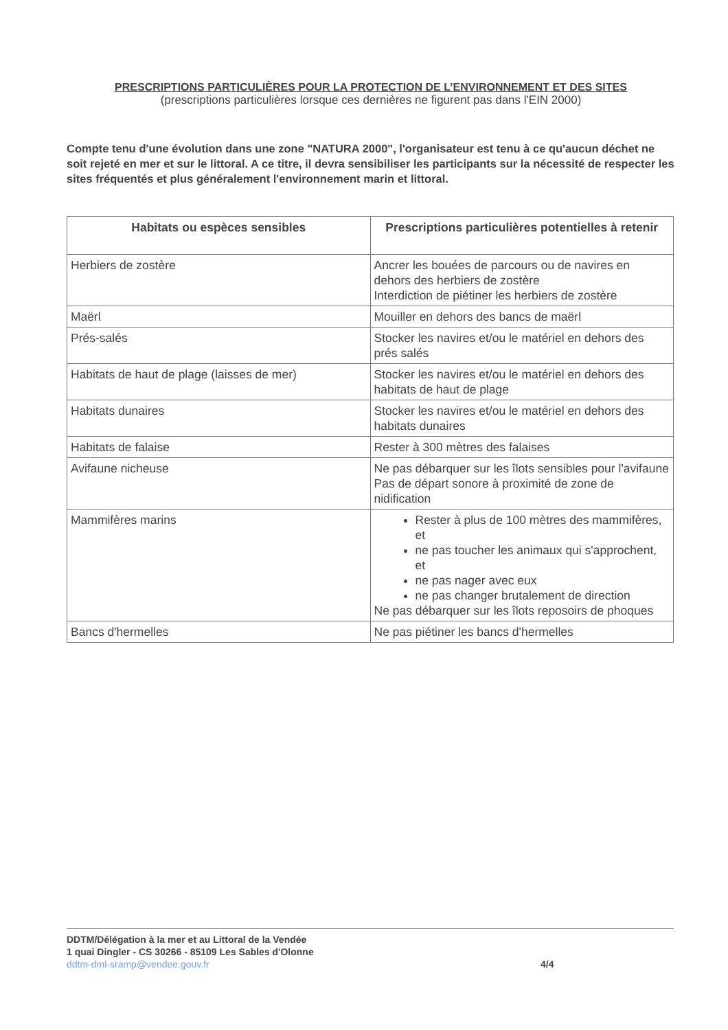PRESCRIPTIONS PARTICULIÈRES POUR LA PROTECTION DE L’ENVIRONNEMENT ET DES SITES
(prescriptions particulières lorsque ces dernières ne figurent pas dans l'EIN 2000)
Compte tenu d'une évolution dans une zone "NATURA 2000", l'organisateur est tenu à ce qu'aucun déchet ne soit rejeté en mer et sur le littoral. A ce titre, il devra sensibiliser les participants sur la nécessité de respecter les sites fréquentés et plus généralement l'environnement marin et littoral.
| Habitats ou espèces sensibles | Prescriptions particulières potentielles à retenir |
| --- | --- |
| Herbiers de zostère | Ancrer les bouées de parcours ou de navires en dehors des herbiers de zostère Interdiction de piétiner les herbiers de zostère |
| Maërl | Mouiller en dehors des bancs de maërl |
| Prés-salés | Stocker les navires et/ou le matériel en dehors des prés salés |
| Habitats de haut de plage (laisses de mer) | Stocker les navires et/ou le matériel en dehors des habitats de haut de plage |
| Habitats dunaires | Stocker les navires et/ou le matériel en dehors des habitats dunaires |
| Habitats de falaise | Rester à 300 mètres des falaises |
| Avifaune nicheuse | Ne pas débarquer sur les îlots sensibles pour l'avifaune Pas de départ sonore à proximité de zone de nidification |
| Mammifères marins | Rester à plus de 100 mètres des mammifères, et ne pas toucher les animaux qui s'approchent, et ne pas nager avec eux ne pas changer brutalement de direction Ne pas débarquer sur les îlots reposoirs de phoques |
| Bancs d'hermelles | Ne pas piétiner les bancs d'hermelles |
DDTM/Délégation à la mer et au Littoral de la Vendée
1 quai Dingler - CS 30266 - 85109 Les Sables d'Olonne
ddtm-dml-sramp@vendee.gouv.fr
4/4